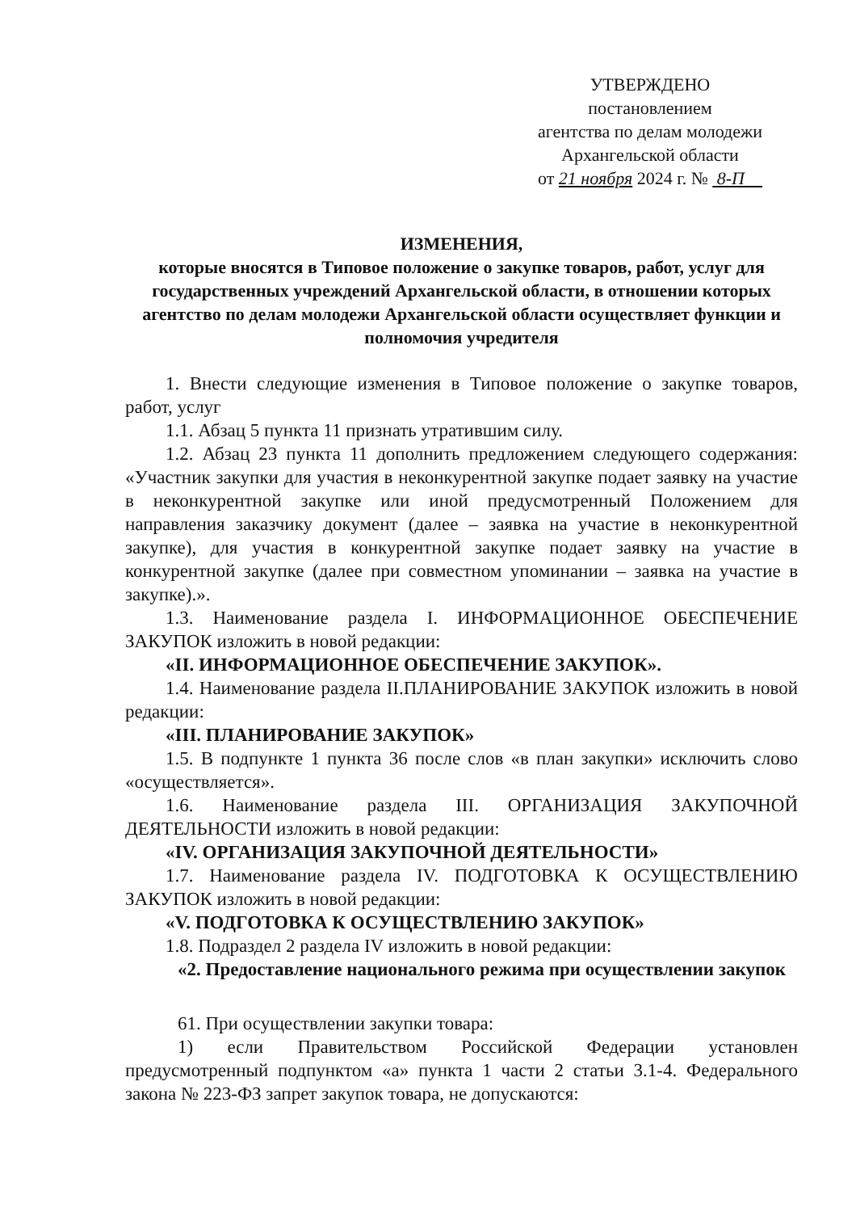УТВЕРЖДЕНО
постановлением
агентства по делам молодежи
Архангельской области
от 21 ноября 2024 г. № 8-П
ИЗМЕНЕНИЯ,
которые вносятся в Типовое положение о закупке товаров, работ, услуг для государственных учреждений Архангельской области, в отношении которых агентство по делам молодежи Архангельской области осуществляет функции и полномочия учредителя
1. Внести следующие изменения в Типовое положение о закупке товаров, работ, услуг
1.1. Абзац 5 пункта 11 признать утратившим силу.
1.2. Абзац 23 пункта 11 дополнить предложением следующего содержания: «Участник закупки для участия в неконкурентной закупке подает заявку на участие в неконкурентной закупке или иной предусмотренный Положением для направления заказчику документ (далее – заявка на участие в неконкурентной закупке), для участия в конкурентной закупке подает заявку на участие в конкурентной закупке (далее при совместном упоминании – заявка на участие в закупке).».
1.3. Наименование раздела I. ИНФОРМАЦИОННОЕ ОБЕСПЕЧЕНИЕ ЗАКУПОК изложить в новой редакции:
«II. ИНФОРМАЦИОННОЕ ОБЕСПЕЧЕНИЕ ЗАКУПОК».
1.4. Наименование раздела II.ПЛАНИРОВАНИЕ ЗАКУПОК изложить в новой редакции:
«III. ПЛАНИРОВАНИЕ ЗАКУПОК»
1.5. В подпункте 1 пункта 36 после слов «в план закупки» исключить слово «осуществляется».
1.6. Наименование раздела III. ОРГАНИЗАЦИЯ ЗАКУПОЧНОЙ ДЕЯТЕЛЬНОСТИ изложить в новой редакции:
«IV. ОРГАНИЗАЦИЯ ЗАКУПОЧНОЙ ДЕЯТЕЛЬНОСТИ»
1.7. Наименование раздела IV. ПОДГОТОВКА К ОСУЩЕСТВЛЕНИЮ ЗАКУПОК изложить в новой редакции:
«V. ПОДГОТОВКА К ОСУЩЕСТВЛЕНИЮ ЗАКУПОК»
1.8. Подраздел 2 раздела IV изложить в новой редакции:
«2. Предоставление национального режима при осуществлении закупок
61. При осуществлении закупки товара:
1) если Правительством Российской Федерации установлен предусмотренный подпунктом «а» пункта 1 части 2 статьи 3.1-4. Федерального закона № 223-ФЗ запрет закупок товара, не допускаются: